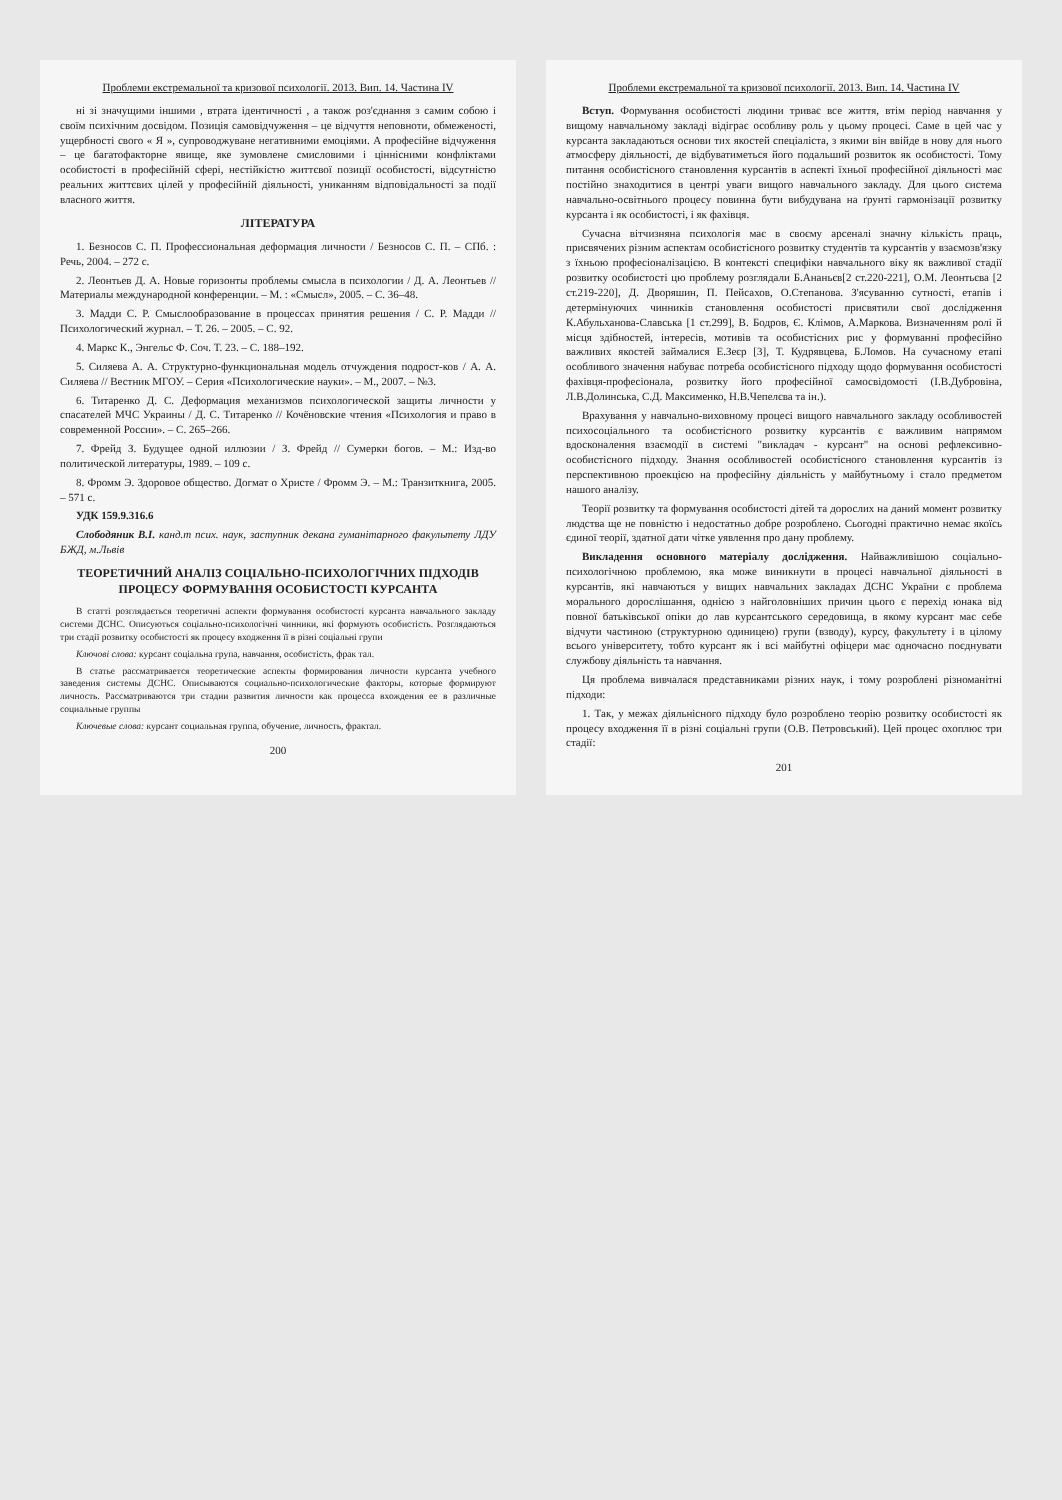Проблеми екстремальної та кризової психології. 2013. Вип. 14. Частина IV
ні зі значущими іншими , втрата ідентичності , а також роз'єднання з самим собою і своїм психічним досвідом. Позиція самовідчуження – це відчуття неповноти, обмеженості, ущербності свого « Я », супроводжуване негативними емоціями. А професійне відчуження – це багатофакторне явище, яке зумовлене смисловими і ціннісними конфліктами особистості в професійній сфері, нестійкістю життєвої позиції особистості, відсутністю реальних життєвих цілей у професійній діяльності, униканням відповідальності за події власного життя.
ЛІТЕРАТУРА
1. Безносов С. П. Профессиональная деформация личности / Безносов С. П. – СПб. : Речь, 2004. – 272 с.
2. Леонтьев Д. А. Новые горизонты проблемы смысла в психологии / Д. А. Леонтьев // Материалы международной конференции. – М. : «Смысл», 2005. – С. 36–48.
3. Мадди С. Р. Смыслообразование в процессах принятия решения / С. Р. Мадди // Психологический журнал. – Т. 26. – 2005. – С. 92.
4. Маркс К., Энгельс Ф. Соч. Т. 23. – С. 188–192.
5. Силяева А. А. Структурно-функциональная модель отчуждения подрост-ков / А. А. Силяева // Вестник МГОУ. – Серия «Психологические науки». – М., 2007. – №3.
6. Титаренко Д. С. Деформация механизмов психологической защиты личности у спасателей МЧС Украины / Д. С. Титаренко // Кочёновские чтения «Психология и право в современной России». – С. 265–266.
7. Фрейд З. Будущее одной иллюзии / З. Фрейд // Сумерки богов. – М.: Изд-во политической литературы, 1989. – 109 с.
8. Фромм Э. Здоровое общество. Догмат о Христе / Фромм Э. – М.: Транзиткнига, 2005. – 571 с.
УДК 159.9.316.6
Слободяник В.І. канд.т псих. наук, заступник декана гуманітарного факультету ЛДУ БЖД, м.Львів
ТЕОРЕТИЧНИЙ АНАЛІЗ СОЦІАЛЬНО-ПСИХОЛОГІЧНИХ ПІДХОДІВ ПРОЦЕСУ ФОРМУВАННЯ ОСОБИСТОСТІ КУРСАНТА
В статті розглядається теоретичні аспекти формування особистості курсанта навчального закладу системи ДСНС. Описуються соціально-психологічні чинники, які формують особистість. Розглядаються три стадії розвитку особистості як процесу входження її в різні соціальні групи
Ключові слова: курсант соціальна група, навчання, особистість, фрак тал.
В статье рассматривается теоретические аспекты формирования личности курсанта учебного заведения системы ДСНС. Описываются социально-психологические факторы, которые формируют личность. Рассматриваются три стадии развития личности как процесса вхождения ее в различные социальные группы
Ключевые слова: курсант социальная группа, обучение, личность, фрактал.
200
Проблеми екстремальної та кризової психології. 2013. Вип. 14. Частина IV
Вступ. Формування особистості людини триває все життя, втім період навчання у вищому навчальному закладі відіграє особливу роль у цьому процесі. Саме в цей час у курсанта закладаються основи тих якостей спеціаліста, з якими він ввійде в нову для нього атмосферу діяльності, де відбуватиметься його подальший розвиток як особистості. Тому питання особистісного становлення курсантів в аспекті їхньої професійної діяльності має постійно знаходитися в центрі уваги вищого навчального закладу. Для цього система навчально-освітнього процесу повинна бути вибудувана на ґрунті гармонізації розвитку курсанта і як особистості, і як фахівця.
Сучасна вітчизняна психологія має в своєму арсеналі значну кількість праць, присвячених різним аспектам особистісного розвитку студентів та курсантів у взаємозв'язку з їхньою професіоналізацією. В контексті специфіки навчального віку як важливої стадії розвитку особистості цю проблему розглядали Б.Ананьєв[2 ст.220-221], О.М. Леонтьєва [2 ст.219-220], Д. Дворяшин, П. Пейсахов, О.Степанова. З'ясуванню сутності, етапів і детермінуючих чинників становлення особистості присвятили свої дослідження К.Абульханова-Славська [1 ст.299], В. Бодров, Є. Клімов, А.Маркова. Визначенням ролі й місця здібностей, інтересів, мотивів та особистісних рис у формуванні професійно важливих якостей займалися Е.Зеєр [3], Т. Кудрявцева, Б.Ломов. На сучасному етапі особливого значення набуває потреба особистісного підходу щодо формування особистості фахівця-професіонала, розвитку його професійної самосвідомості (І.В.Дубровіна, Л.В.Долинська, С.Д. Максименко, Н.В.Чепелєва та ін.).
Врахування у навчально-виховному процесі вищого навчального закладу особливостей психосоціального та особистісного розвитку курсантів є важливим напрямом вдосконалення взаємодії в системі "викладач - курсант" на основі рефлексивно-особистісного підходу. Знання особливостей особистісного становлення курсантів із перспективною проекцією на професійну діяльність у майбутньому і стало предметом нашого аналізу.
Теорії розвитку та формування особистості дітей та дорослих на даний момент розвитку людства ще не повністю і недостатньо добре розроблено. Сьогодні практично немає якоїсь єдиної теорії, здатної дати чітке уявлення про дану проблему.
Викладення основного матеріалу дослідження. Найважливішою соціально-психологічною проблемою, яка може виникнути в процесі навчальної діяльності в курсантів, які навчаються у вищих навчальних закладах ДСНС України є проблема морального дорослішання, однією з найголовніших причин цього є перехід юнака від повної батьківської опіки до лав курсантського середовища, в якому курсант має себе відчути частиною (структурною одиницею) групи (взводу), курсу, факультету і в цілому всього університету, тобто курсант як і всі майбутні офіцери має одночасно поєднувати службову діяльність та навчання.
Ця проблема вивчалася представниками різних наук, і тому розроблені різноманітні підходи:
1. Так, у межах діяльнісного підходу було розроблено теорію розвитку особистості як процесу входження її в різні соціальні групи (О.В. Петровський). Цей процес охоплює три стадії:
201